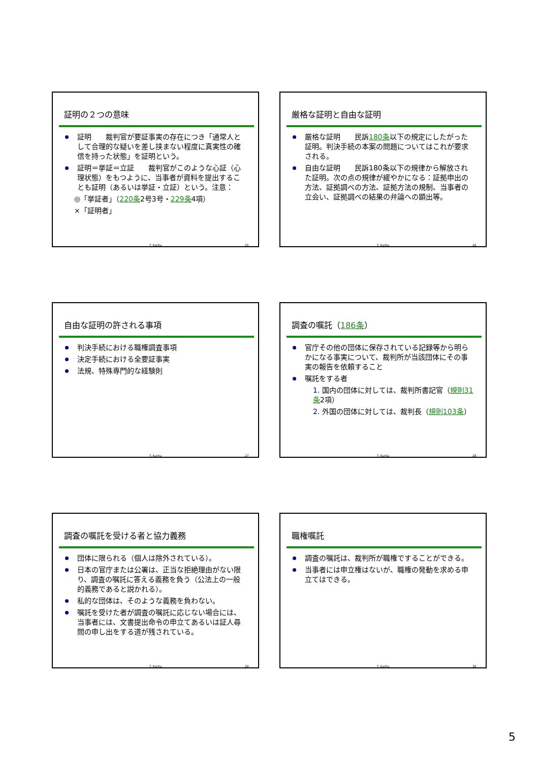証明の２つの意味
証明　　裁判官が要証事実の存在につき「通常人として合理的な疑いを差し挟まない程度に真実性の確信を持った状態」を証明という。
証明＝挙証＝立証　　裁判官がこのような心証（心理状態）をもつように、当事者が資料を提出することも証明（あるいは挙証・立証）という。注意：
◎「挙証者」（220条2号3号・229条4項）
×「証明者」
T. Kurita 25
厳格な証明と自由な証明
厳格な証明　　民訴180条以下の規定にしたがった証明。判決手続の本案の問題についてはこれが要求される。
自由な証明　　民訴180条以下の規律から解放された証明。次の点の規律が緩やかになる：証拠申出の方法、証拠調べの方法、証拠方法の規制、当事者の立会い、証拠調べの結果の弁論への顕出等。
T. Kurita 26
自由な証明の許される事項
判決手続における職権調査事項
決定手続における全要証事実
法規、特殊専門的な経験則
T. Kurita 27
調査の嘱託（186条）
官庁その他の団体に保存されている記録等から明らかになる事実について、裁判所が当該団体にその事実の報告を依頼すること
嘱託をする者
1. 国内の団体に対しては、裁判所書記官（規則31条2項）
2. 外国の団体に対しては、裁判長（規則103条）
T. Kurita 28
調査の嘱託を受ける者と協力義務
団体に限られる（個人は除外されている）。
日本の官庁または公署は、正当な拒絶理由がない限り、調査の嘱託に答える義務を負う（公法上の一般的義務であると説かれる）。
私的な団体は、そのような義務を負わない。
嘱託を受けた者が調査の嘱託に応じない場合には、当事者には、文書提出命令の申立てあるいは証人尋問の申し出をする道が残されている。
T. Kurita 29
職権嘱託
調査の嘱託は、裁判所が職権ですることができる。
当事者には申立権はないが、職権の発動を求める申立てはできる。
T. Kurita 30
5